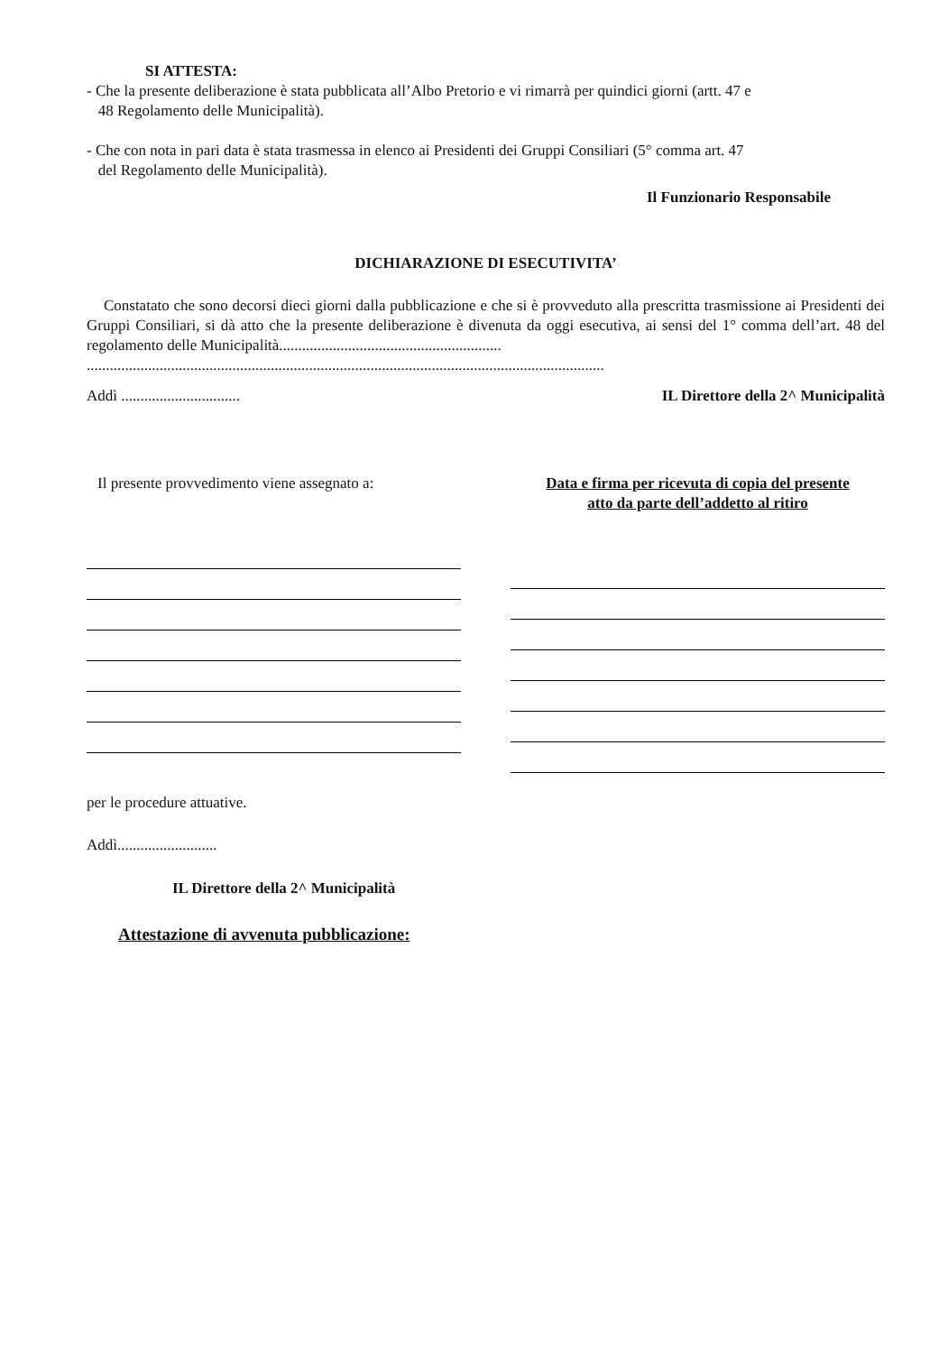SI ATTESTA:
- Che la presente deliberazione è stata pubblicata all’Albo Pretorio e vi rimarrà per quindici giorni (artt. 47 e
48 Regolamento delle Municipalità).
- Che con nota in pari data è stata trasmessa in elenco ai Presidenti dei Gruppi Consiliari (5° comma art. 47
del Regolamento delle Municipalità).
Il Funzionario Responsabile
DICHIARAZIONE DI ESECUTIVITA’
Constatato che sono decorsi dieci giorni dalla pubblicazione e che si è provveduto alla prescritta trasmissione ai Presidenti dei Gruppi Consiliari, si dà atto che la presente deliberazione è divenuta da oggi esecutiva, ai sensi del 1° comma dell’art. 48 del regolamento delle Municipalità..........................................................
.......................................................................................................................................
Addì ............................... IL Direttore della 2^ Municipalità
Il presente provvedimento viene assegnato a:
Data e firma per ricevuta di copia del presente
atto da parte dell’addetto al ritiro
per le procedure attuative.
Addì..........................
IL Direttore della 2^ Municipalità
Attestazione di avvenuta pubblicazione: